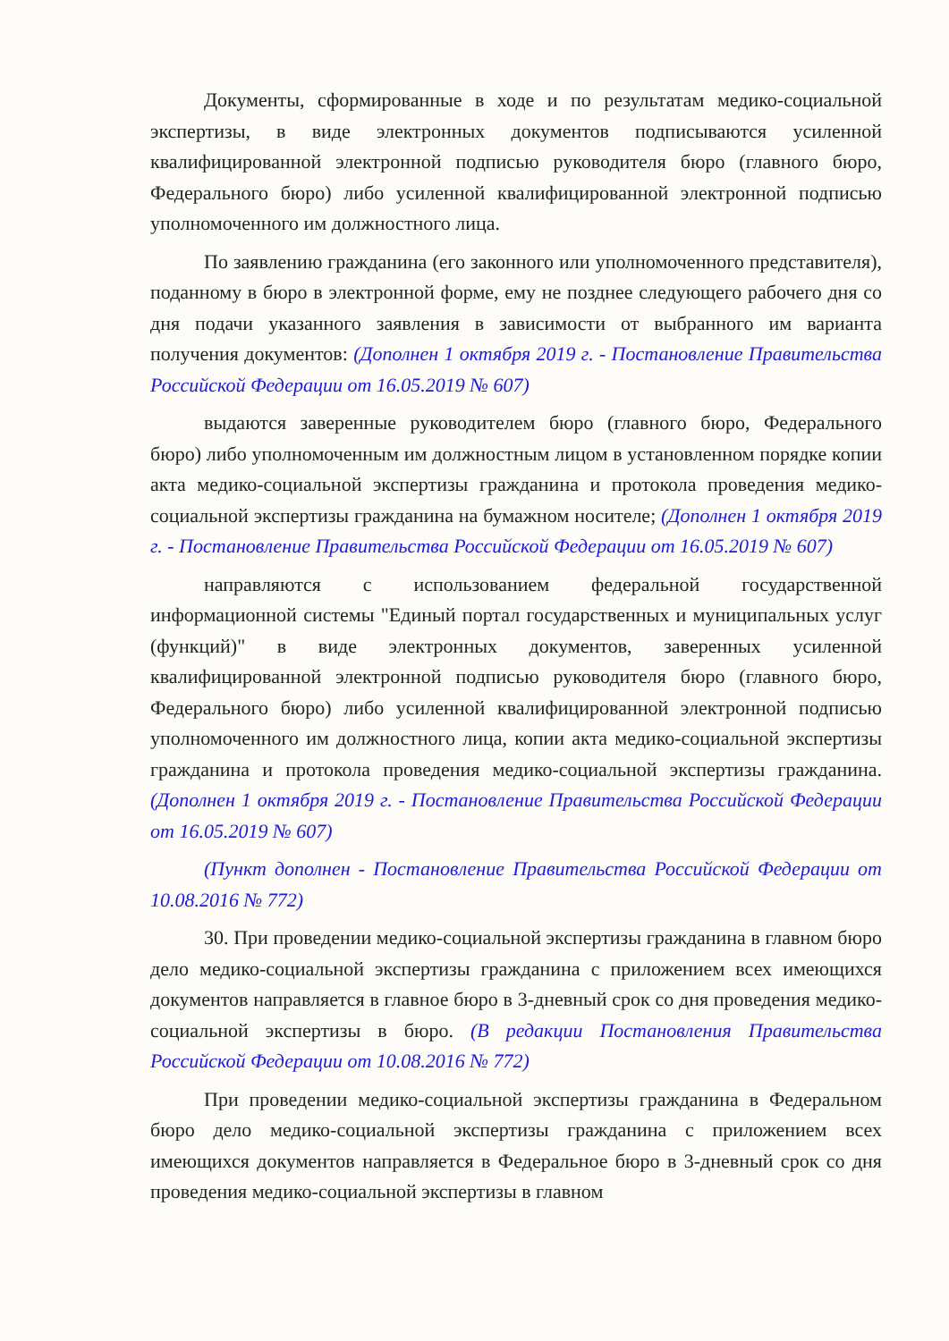Документы, сформированные в ходе и по результатам медико-социальной экспертизы, в виде электронных документов подписываются усиленной квалифицированной электронной подписью руководителя бюро (главного бюро, Федерального бюро) либо усиленной квалифицированной электронной подписью уполномоченного им должностного лица.
По заявлению гражданина (его законного или уполномоченного представителя), поданному в бюро в электронной форме, ему не позднее следующего рабочего дня со дня подачи указанного заявления в зависимости от выбранного им варианта получения документов: (Дополнен 1 октября 2019 г. - Постановление Правительства Российской Федерации от 16.05.2019 № 607)
выдаются заверенные руководителем бюро (главного бюро, Федерального бюро) либо уполномоченным им должностным лицом в установленном порядке копии акта медико-социальной экспертизы гражданина и протокола проведения медико-социальной экспертизы гражданина на бумажном носителе; (Дополнен 1 октября 2019 г. - Постановление Правительства Российской Федерации от 16.05.2019 № 607)
направляются с использованием федеральной государственной информационной системы "Единый портал государственных и муниципальных услуг (функций)" в виде электронных документов, заверенных усиленной квалифицированной электронной подписью руководителя бюро (главного бюро, Федерального бюро) либо усиленной квалифицированной электронной подписью уполномоченного им должностного лица, копии акта медико-социальной экспертизы гражданина и протокола проведения медико-социальной экспертизы гражданина. (Дополнен 1 октября 2019 г. - Постановление Правительства Российской Федерации от 16.05.2019 № 607)
(Пункт дополнен - Постановление Правительства Российской Федерации от 10.08.2016 № 772)
30. При проведении медико-социальной экспертизы гражданина в главном бюро дело медико-социальной экспертизы гражданина с приложением всех имеющихся документов направляется в главное бюро в 3-дневный срок со дня проведения медико-социальной экспертизы в бюро. (В редакции Постановления Правительства Российской Федерации от 10.08.2016 № 772)
При проведении медико-социальной экспертизы гражданина в Федеральном бюро дело медико-социальной экспертизы гражданина с приложением всех имеющихся документов направляется в Федеральное бюро в 3-дневный срок со дня проведения медико-социальной экспертизы в главном